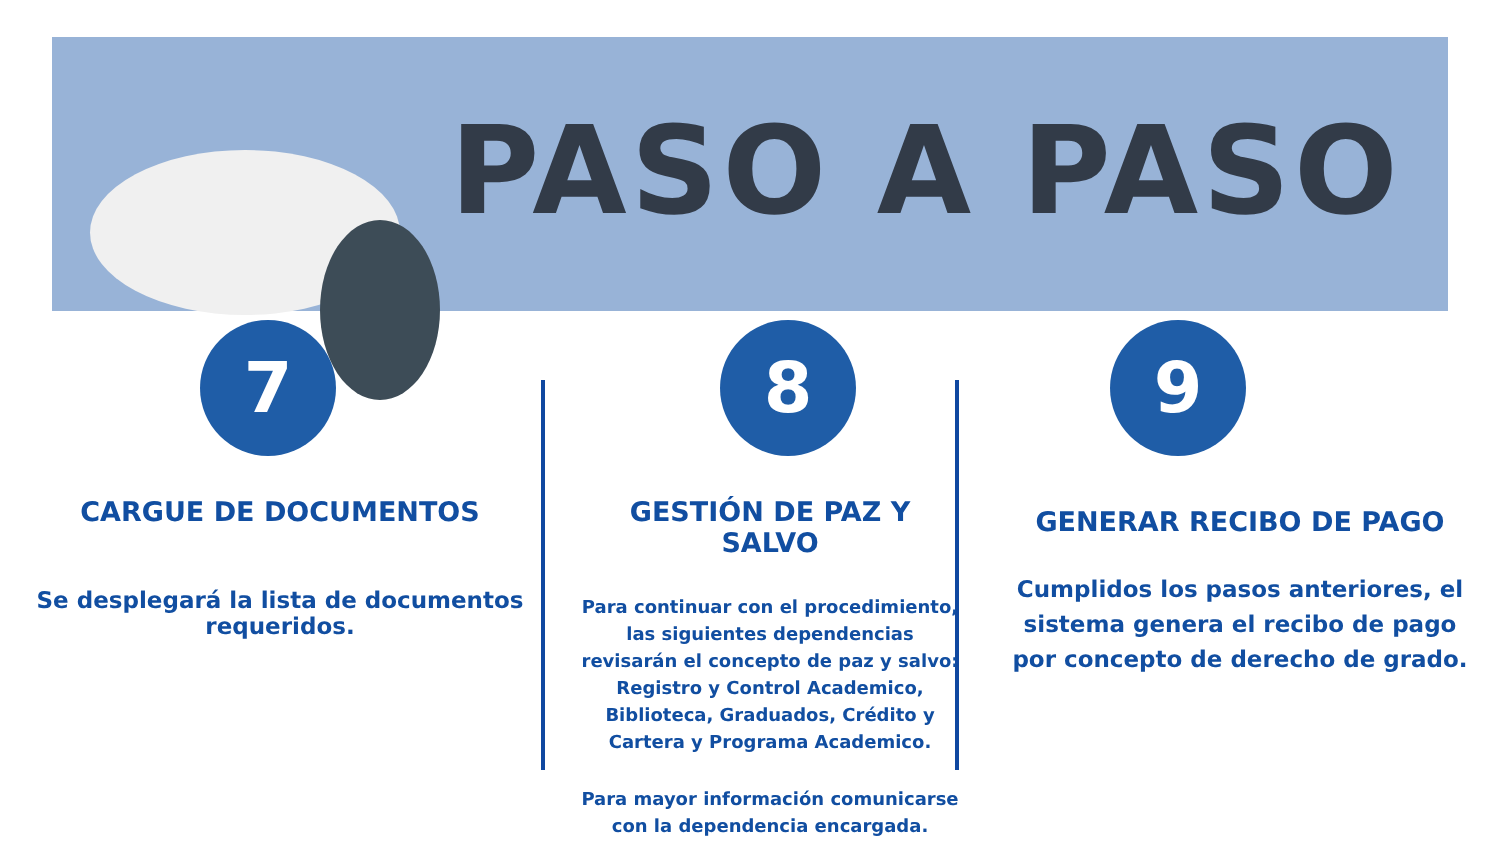PASO A PASO
7
CARGUE DE DOCUMENTOS
Se desplegará la lista de documentos requeridos.
8
GESTIÓN DE PAZ Y SALVO
Para continuar con el procedimiento, las siguientes dependencias revisarán el concepto de paz y salvo: Registro y Control Academico, Biblioteca, Graduados, Crédito y Cartera y Programa Academico.
Para mayor información comunicarse con la dependencia encargada.
9
GENERAR RECIBO DE PAGO
Cumplidos los pasos anteriores, el sistema genera el recibo de pago por concepto de derecho de grado.